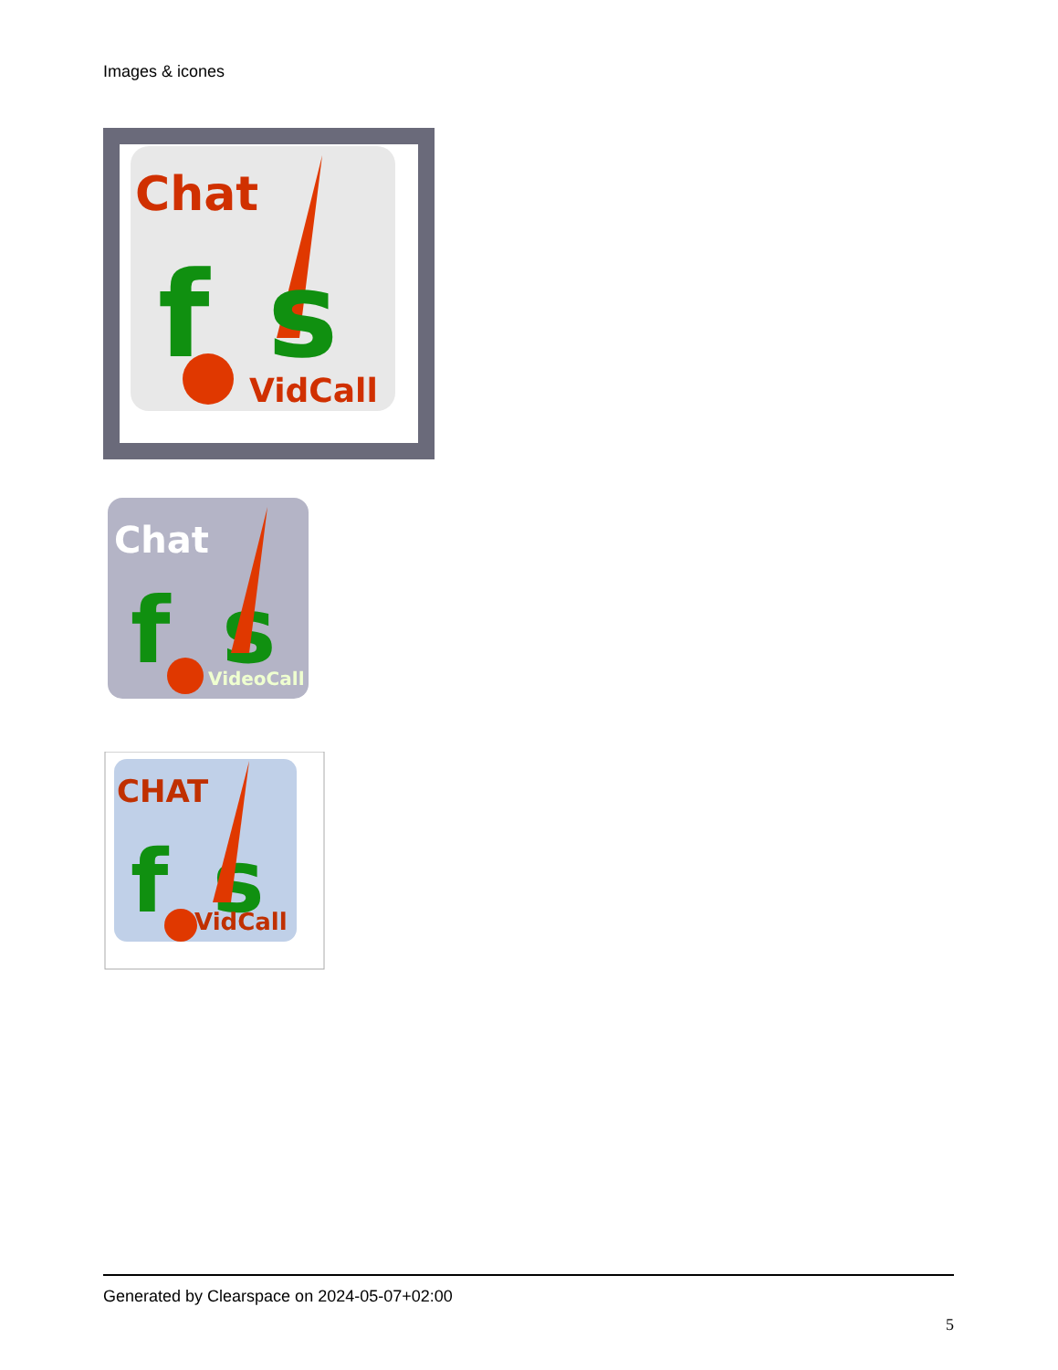Images & icones
Chat
f
s
VidCall
Chat
f
s
VideoCall
CHAT
f
s
VidCall
Generated by Clearspace on 2024-05-07+02:00
5